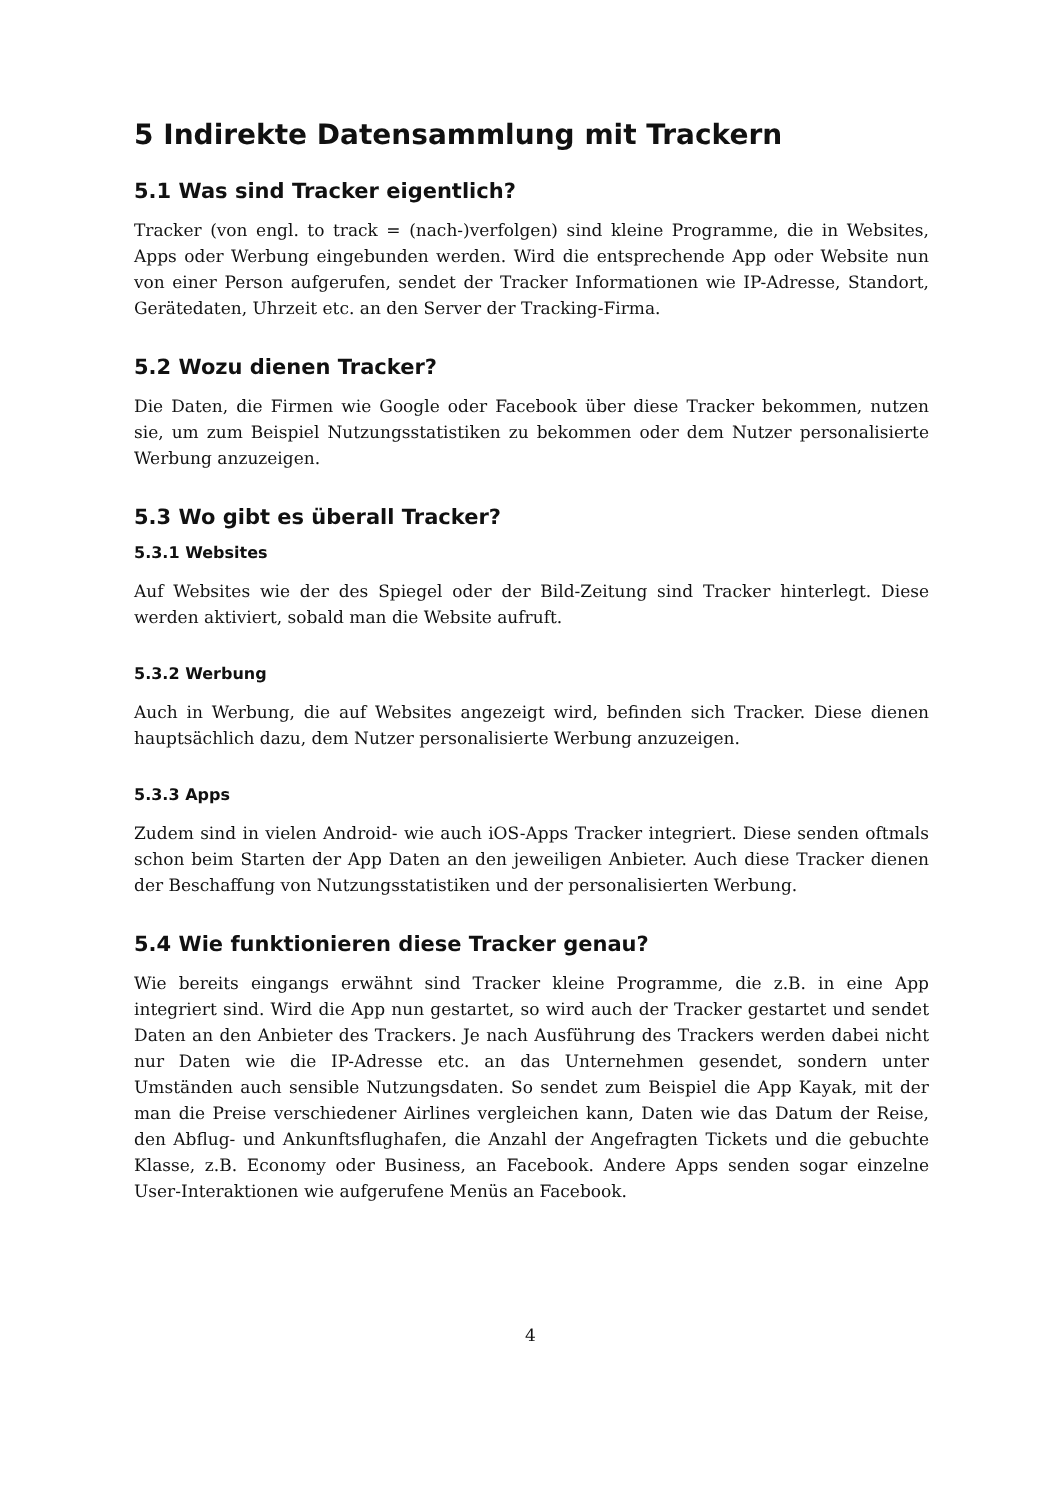5 Indirekte Datensammlung mit Trackern
5.1 Was sind Tracker eigentlich?
Tracker (von engl. to track = (nach-)verfolgen) sind kleine Programme, die in Websites, Apps oder Werbung eingebunden werden. Wird die entsprechende App oder Website nun von einer Person aufgerufen, sendet der Tracker Informationen wie IP-Adresse, Standort, Gerätedaten, Uhrzeit etc. an den Server der Tracking-Firma.
5.2 Wozu dienen Tracker?
Die Daten, die Firmen wie Google oder Facebook über diese Tracker bekommen, nutzen sie, um zum Beispiel Nutzungsstatistiken zu bekommen oder dem Nutzer personalisierte Werbung anzuzeigen.
5.3 Wo gibt es überall Tracker?
5.3.1 Websites
Auf Websites wie der des Spiegel oder der Bild-Zeitung sind Tracker hinterlegt. Diese werden aktiviert, sobald man die Website aufruft.
5.3.2 Werbung
Auch in Werbung, die auf Websites angezeigt wird, befinden sich Tracker. Diese dienen hauptsächlich dazu, dem Nutzer personalisierte Werbung anzuzeigen.
5.3.3 Apps
Zudem sind in vielen Android- wie auch iOS-Apps Tracker integriert. Diese senden oftmals schon beim Starten der App Daten an den jeweiligen Anbieter. Auch diese Tracker dienen der Beschaffung von Nutzungsstatistiken und der personalisierten Werbung.
5.4 Wie funktionieren diese Tracker genau?
Wie bereits eingangs erwähnt sind Tracker kleine Programme, die z.B. in eine App integriert sind. Wird die App nun gestartet, so wird auch der Tracker gestartet und sendet Daten an den Anbieter des Trackers. Je nach Ausführung des Trackers werden dabei nicht nur Daten wie die IP-Adresse etc. an das Unternehmen gesendet, sondern unter Umständen auch sensible Nutzungsdaten. So sendet zum Beispiel die App Kayak, mit der man die Preise verschiedener Airlines vergleichen kann, Daten wie das Datum der Reise, den Abflug- und Ankunftsflughafen, die Anzahl der Angefragten Tickets und die gebuchte Klasse, z.B. Economy oder Business, an Facebook. Andere Apps senden sogar einzelne User-Interaktionen wie aufgerufene Menüs an Facebook.
4